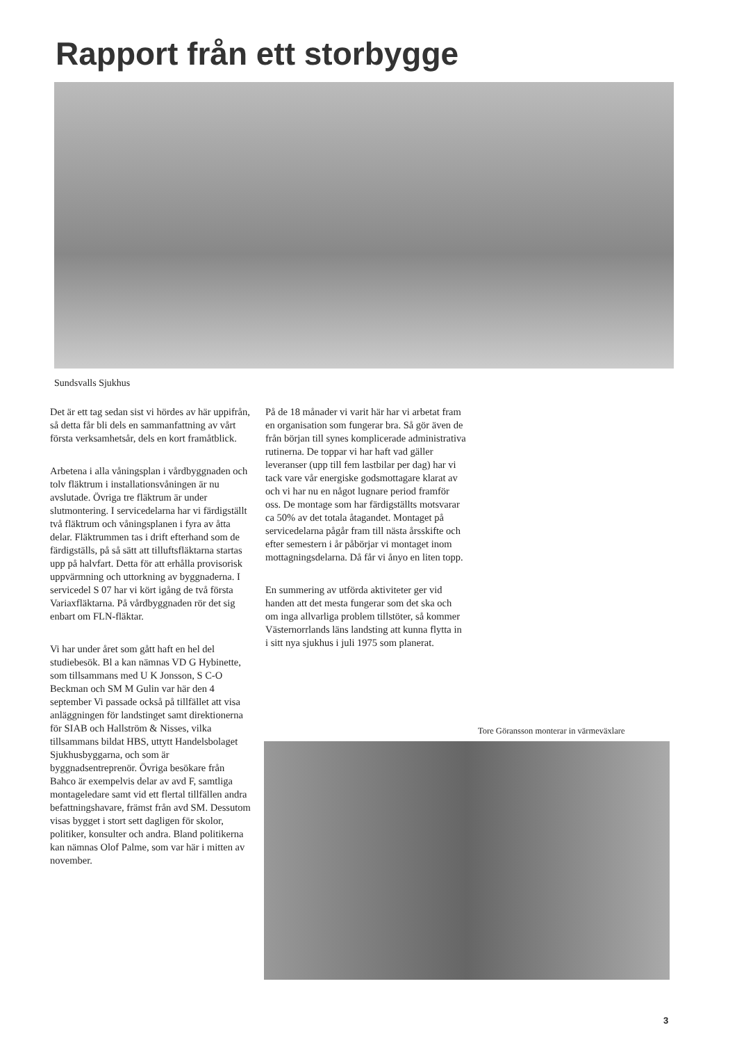Rapport från ett storbygge
Sundsvalls Sjukhus
Det är ett tag sedan sist vi hördes av här uppifrån, så detta får bli dels en sammanfattning av vårt första verksamhetsår, dels en kort framåtblick.
Arbetena i alla våningsplan i vårdbyggnaden och tolv fläktrum i installationsvåningen är nu avslutade. Övriga tre fläktrum är under slutmontering. I servicedelarna har vi färdigställt två fläktrum och våningsplanen i fyra av åtta delar. Fläktrummen tas i drift efterhand som de färdigställs, på så sätt att tilluftsfläktarna startas upp på halvfart. Detta för att erhålla provisorisk uppvärmning och uttorkning av byggnaderna. I servicedel S 07 har vi kört igång de två första Variaxfläktarna. På vårdbyggnaden rör det sig enbart om FLN-fläktar.
Vi har under året som gått haft en hel del studiebesök. Bl a kan nämnas VD G Hybinette, som tillsammans med U K Jonsson, S C-O Beckman och SM M Gulin var här den 4 september Vi passade också på tillfället att visa anläggningen för landstinget samt direktionerna för SIAB och Hallström & Nisses, vilka tillsammans bildat HBS, uttytt Handelsbolaget Sjukhusbyggarna, och som är byggnadsentreprenör. Övriga besökare från Bahco är exempelvis delar av avd F, samtliga montageledare samt vid ett flertal tillfällen andra befattningshavare, främst från avd SM. Dessutom visas bygget i stort sett dagligen för skolor, politiker, konsulter och andra. Bland politikerna kan nämnas Olof Palme, som var här i mitten av november.
På de 18 månader vi varit här har vi arbetat fram en organisation som fungerar bra. Så gör även de från början till synes komplicerade administrativa rutinerna. De toppar vi har haft vad gäller leveranser (upp till fem lastbilar per dag) har vi tack vare vår energiske godsmottagare klarat av och vi har nu en något lugnare period framför oss. De montage som har färdigställts motsvarar ca 50% av det totala åtagandet. Montaget på servicedelarna pågår fram till nästa årsskifte och efter semestern i år påbörjar vi montaget inom mottagningsdelarna. Då får vi ånyo en liten topp.
En summering av utförda aktiviteter ger vid handen att det mesta fungerar som det ska och om inga allvarliga problem tillstöter, så kommer Västernorrlands läns landsting att kunna flytta in i sitt nya sjukhus i juli 1975 som planerat.
Tore Göransson monterar in värmeväxlare
3